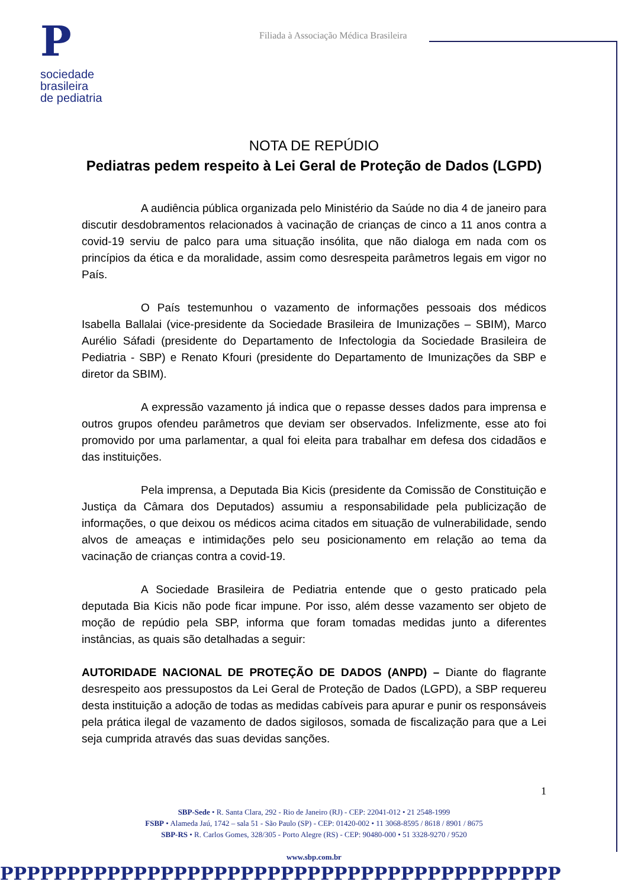P
sociedade
brasileira
de pediatria
Filiada à Associação Médica Brasileira
NOTA DE REPÚDIO
Pediatras pedem respeito à Lei Geral de Proteção de Dados (LGPD)
A audiência pública organizada pelo Ministério da Saúde no dia 4 de janeiro para discutir desdobramentos relacionados à vacinação de crianças de cinco a 11 anos contra a covid-19 serviu de palco para uma situação insólita, que não dialoga em nada com os princípios da ética e da moralidade, assim como desrespeita parâmetros legais em vigor no País.
O País testemunhou o vazamento de informações pessoais dos médicos Isabella Ballalai (vice-presidente da Sociedade Brasileira de Imunizações – SBIM), Marco Aurélio Sáfadi (presidente do Departamento de Infectologia da Sociedade Brasileira de Pediatria - SBP) e Renato Kfouri (presidente do Departamento de Imunizações da SBP e diretor da SBIM).
A expressão vazamento já indica que o repasse desses dados para imprensa e outros grupos ofendeu parâmetros que deviam ser observados. Infelizmente, esse ato foi promovido por uma parlamentar, a qual foi eleita para trabalhar em defesa dos cidadãos e das instituições.
Pela imprensa, a Deputada Bia Kicis (presidente da Comissão de Constituição e Justiça da Câmara dos Deputados) assumiu a responsabilidade pela publicização de informações, o que deixou os médicos acima citados em situação de vulnerabilidade, sendo alvos de ameaças e intimidações pelo seu posicionamento em relação ao tema da vacinação de crianças contra a covid-19.
A Sociedade Brasileira de Pediatria entende que o gesto praticado pela deputada Bia Kicis não pode ficar impune. Por isso, além desse vazamento ser objeto de moção de repúdio pela SBP, informa que foram tomadas medidas junto a diferentes instâncias, as quais são detalhadas a seguir:
AUTORIDADE NACIONAL DE PROTEÇÃO DE DADOS (ANPD) – Diante do flagrante desrespeito aos pressupostos da Lei Geral de Proteção de Dados (LGPD), a SBP requereu desta instituição a adoção de todas as medidas cabíveis para apurar e punir os responsáveis pela prática ilegal de vazamento de dados sigilosos, somada de fiscalização para que a Lei seja cumprida através das suas devidas sanções.
1
SBP-Sede • R. Santa Clara, 292 - Rio de Janeiro (RJ) - CEP: 22041-012 • 21 2548-1999
FSBP • Alameda Jaú, 1742 – sala 51 - São Paulo (SP) - CEP: 01420-002 • 11 3068-8595 / 8618 / 8901 / 8675
SBP-RS • R. Carlos Gomes, 328/305 - Porto Alegre (RS) - CEP: 90480-000 • 51 3328-9270 / 9520
www.sbp.com.br
PPPPPPPPPPPPPPPPPPPPPPPPPPPPPPPPPPPPPPPPPP